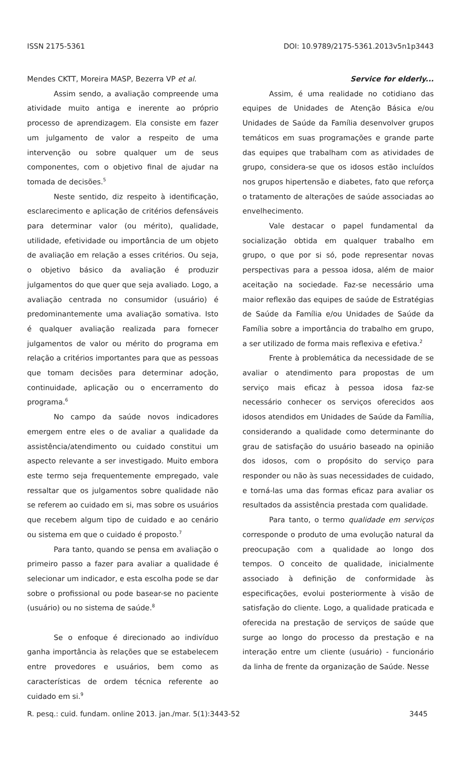ISSN 2175-5361 DOI: 10.9789/2175-5361.2013v5n1p3443
Mendes CKTT, Moreira MASP, Bezerra VP et al.
Assim sendo, a avaliação compreende uma atividade muito antiga e inerente ao próprio processo de aprendizagem. Ela consiste em fazer um julgamento de valor a respeito de uma intervenção ou sobre qualquer um de seus componentes, com o objetivo final de ajudar na tomada de decisões.<sup>5</sup>
Neste sentido, diz respeito à identificação, esclarecimento e aplicação de critérios defensáveis para determinar valor (ou mérito), qualidade, utilidade, efetividade ou importância de um objeto de avaliação em relação a esses critérios. Ou seja, o objetivo básico da avaliação é produzir julgamentos do que quer que seja avaliado. Logo, a avaliação centrada no consumidor (usuário) é predominantemente uma avaliação somativa. Isto é qualquer avaliação realizada para fornecer julgamentos de valor ou mérito do programa em relação a critérios importantes para que as pessoas que tomam decisões para determinar adoção, continuidade, aplicação ou o encerramento do programa.<sup>6</sup>
No campo da saúde novos indicadores emergem entre eles o de avaliar a qualidade da assistência/atendimento ou cuidado constitui um aspecto relevante a ser investigado. Muito embora este termo seja frequentemente empregado, vale ressaltar que os julgamentos sobre qualidade não se referem ao cuidado em si, mas sobre os usuários que recebem algum tipo de cuidado e ao cenário ou sistema em que o cuidado é proposto.<sup>7</sup>
Para tanto, quando se pensa em avaliação o primeiro passo a fazer para avaliar a qualidade é selecionar um indicador, e esta escolha pode se dar sobre o profissional ou pode basear-se no paciente (usuário) ou no sistema de saúde.<sup>8</sup>
Se o enfoque é direcionado ao indivíduo ganha importância às relações que se estabelecem entre provedores e usuários, bem como as características de ordem técnica referente ao cuidado em si.<sup>9</sup>
Service for elderly...
Assim, é uma realidade no cotidiano das equipes de Unidades de Atenção Básica e/ou Unidades de Saúde da Família desenvolver grupos temáticos em suas programações e grande parte das equipes que trabalham com as atividades de grupo, considera-se que os idosos estão incluídos nos grupos hipertensão e diabetes, fato que reforça o tratamento de alterações de saúde associadas ao envelhecimento.
Vale destacar o papel fundamental da socialização obtida em qualquer trabalho em grupo, o que por si só, pode representar novas perspectivas para a pessoa idosa, além de maior aceitação na sociedade. Faz-se necessário uma maior reflexão das equipes de saúde de Estratégias de Saúde da Família e/ou Unidades de Saúde da Família sobre a importância do trabalho em grupo, a ser utilizado de forma mais reflexiva e efetiva.<sup>2</sup>
Frente à problemática da necessidade de se avaliar o atendimento para propostas de um serviço mais eficaz à pessoa idosa faz-se necessário conhecer os serviços oferecidos aos idosos atendidos em Unidades de Saúde da Família, considerando a qualidade como determinante do grau de satisfação do usuário baseado na opinião dos idosos, com o propósito do serviço para responder ou não às suas necessidades de cuidado, e torná-las uma das formas eficaz para avaliar os resultados da assistência prestada com qualidade.
Para tanto, o termo qualidade em serviços corresponde o produto de uma evolução natural da preocupação com a qualidade ao longo dos tempos. O conceito de qualidade, inicialmente associado à definição de conformidade às especificações, evolui posteriormente à visão de satisfação do cliente. Logo, a qualidade praticada e oferecida na prestação de serviços de saúde que surge ao longo do processo da prestação e na interação entre um cliente (usuário) - funcionário da linha de frente da organização de Saúde. Nesse
R. pesq.: cuid. fundam. online 2013. jan./mar. 5(1):3443-52 3445